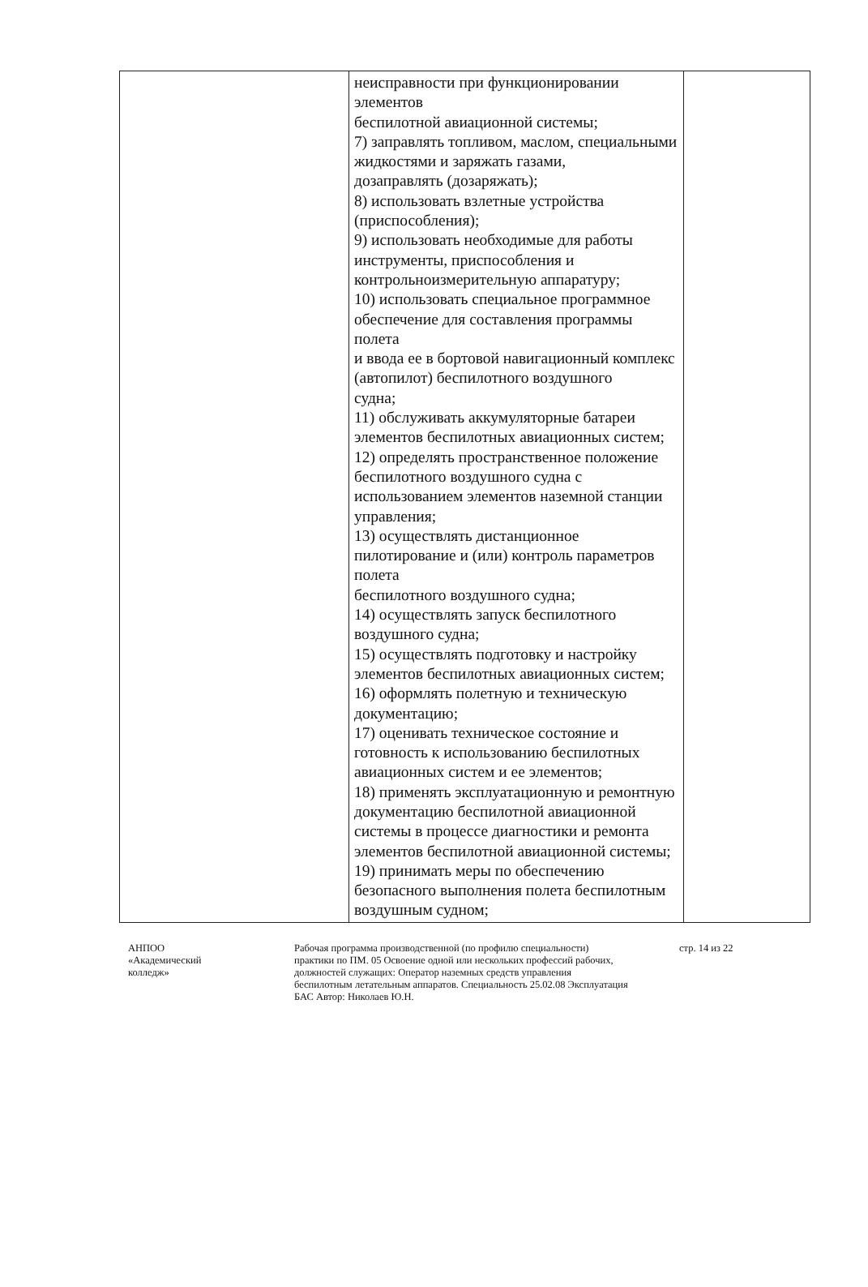| | неисправности при функционировании элементов беспилотной авиационной системы; 7) заправлять топливом, маслом, специальными жидкостями и заряжать газами, дозаправлять (дозаряжать); 8) использовать взлетные устройства (приспособления); 9) использовать необходимые для работы инструменты, приспособления и контрольноизмерительную аппаратуру; 10) использовать специальное программное обеспечение для составления программы полета и ввода ее в бортовой навигационный комплекс (автопилот) беспилотного воздушного судна; 11) обслуживать аккумуляторные батареи элементов беспилотных авиационных систем; 12) определять пространственное положение беспилотного воздушного судна с использованием элементов наземной станции управления; 13) осуществлять дистанционное пилотирование и (или) контроль параметров полета беспилотного воздушного судна; 14) осуществлять запуск беспилотного воздушного судна; 15) осуществлять подготовку и настройку элементов беспилотных авиационных систем; 16) оформлять полетную и техническую документацию; 17) оценивать техническое состояние и готовность к использованию беспилотных авиационных систем и ее элементов; 18) применять эксплуатационную и ремонтную документацию беспилотной авиационной системы в процессе диагностики и ремонта элементов беспилотной авиационной системы; 19) принимать меры по обеспечению безопасного выполнения полета беспилотным воздушным судном; | |
АНПОО
«Академический
колледж»
Рабочая программа производственной (по профилю специальности) практики по ПМ. 05 Освоение одной или нескольких профессий рабочих, должностей служащих: Оператор наземных средств управления беспилотным летательным аппаратов. Специальность 25.02.08 Эксплуатация БАС Автор: Николаев Ю.Н.
стр. 14 из 22